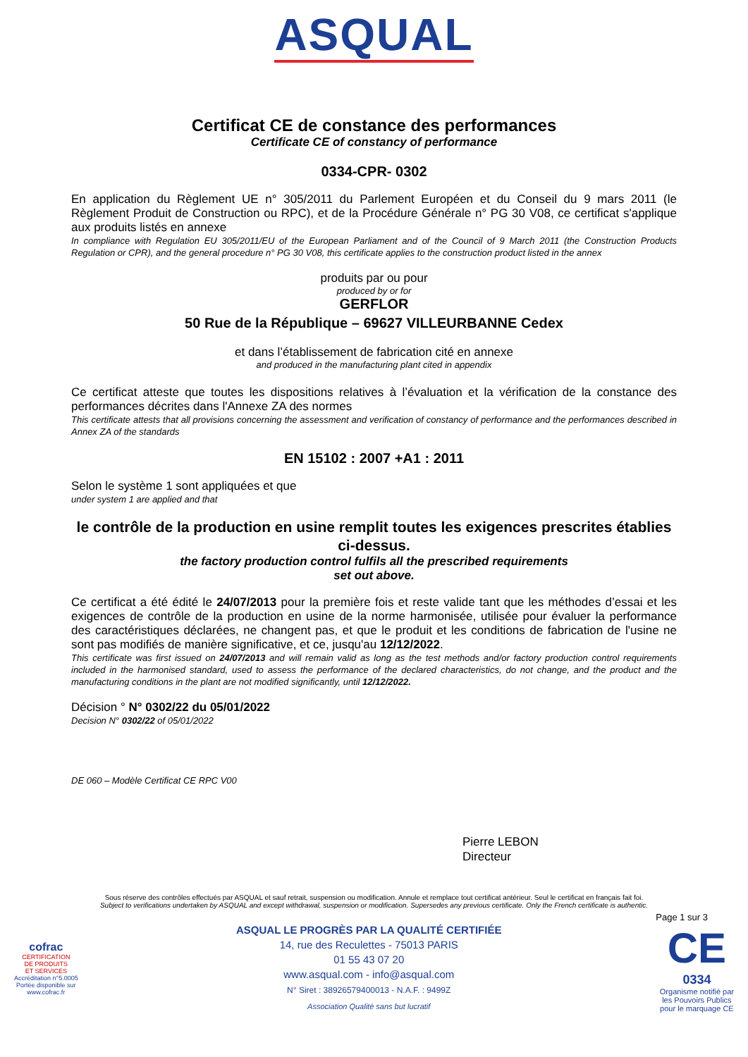ASQUAL
Certificat CE de constance des performances
Certificate CE of constancy of performance
0334-CPR- 0302
En application du Règlement UE n° 305/2011 du Parlement Européen et du Conseil du 9 mars 2011 (le Règlement Produit de Construction ou RPC), et de la Procédure Générale n° PG 30 V08, ce certificat s'applique aux produits listés en annexe
In compliance with Regulation EU 305/2011/EU of the European Parliament and of the Council of 9 March 2011 (the Construction Products Regulation or CPR), and the general procedure n° PG 30 V08, this certificate applies to the construction product listed in the annex
produits par ou pour
produced by or for
GERFLOR
50 Rue de la République – 69627 VILLEURBANNE Cedex
et dans l’établissement de fabrication cité en annexe
and produced in the manufacturing plant cited in appendix
Ce certificat atteste que toutes les dispositions relatives à l’évaluation et la vérification de la constance des performances décrites dans l'Annexe ZA des normes
This certificate attests that all provisions concerning the assessment and verification of constancy of performance and the performances described in Annex ZA of the standards
EN 15102 : 2007 +A1 : 2011
Selon le système 1 sont appliquées et que
under system 1 are applied and that
le contrôle de la production en usine remplit toutes les exigences prescrites établies ci-dessus.
the factory production control fulfils all the prescribed requirements
set out above.
Ce certificat a été édité le 24/07/2013 pour la première fois et reste valide tant que les méthodes d’essai et les exigences de contrôle de la production en usine de la norme harmonisée, utilisée pour évaluer la performance des caractéristiques déclarées, ne changent pas, et que le produit et les conditions de fabrication de l'usine ne sont pas modifiés de manière significative, et ce, jusqu'au 12/12/2022.
This certificate was first issued on 24/07/2013 and will remain valid as long as the test methods and/or factory production control requirements included in the harmonised standard, used to assess the performance of the declared characteristics, do not change, and the product and the manufacturing conditions in the plant are not modified significantly, until 12/12/2022.
Décision ° N° 0302/22 du 05/01/2022
Decision N° 0302/22 of 05/01/2022
DE 060 – Modèle Certificat CE RPC V00
Pierre LEBON
Directeur
Sous réserve des contrôles effectués par ASQUAL et sauf retrait, suspension ou modification. Annule et remplace tout certificat antérieur. Seul le certificat en français fait foi.
Subject to verifications undertaken by ASQUAL and except withdrawal, suspension or modification. Supersedes any previous certificate. Only the French certificate is authentic.
Page 1 sur 3
cofrac
CERTIFICATION
DE PRODUITS
ET SERVICES
Accréditation n°5.0005
Portée disponible sur
www.cofrac.fr
ASQUAL LE PROGRÈS PAR LA QUALITÉ CERTIFIÉE
14, rue des Reculettes - 75013 PARIS
01 55 43 07 20
www.asqual.com - info@asqual.com
N° Siret : 38926579400013 - N.A.F. : 9499Z
Association Qualité sans but lucratif
CE
0334
Organisme notifié par
les Pouvoirs Publics
pour le marquage CE